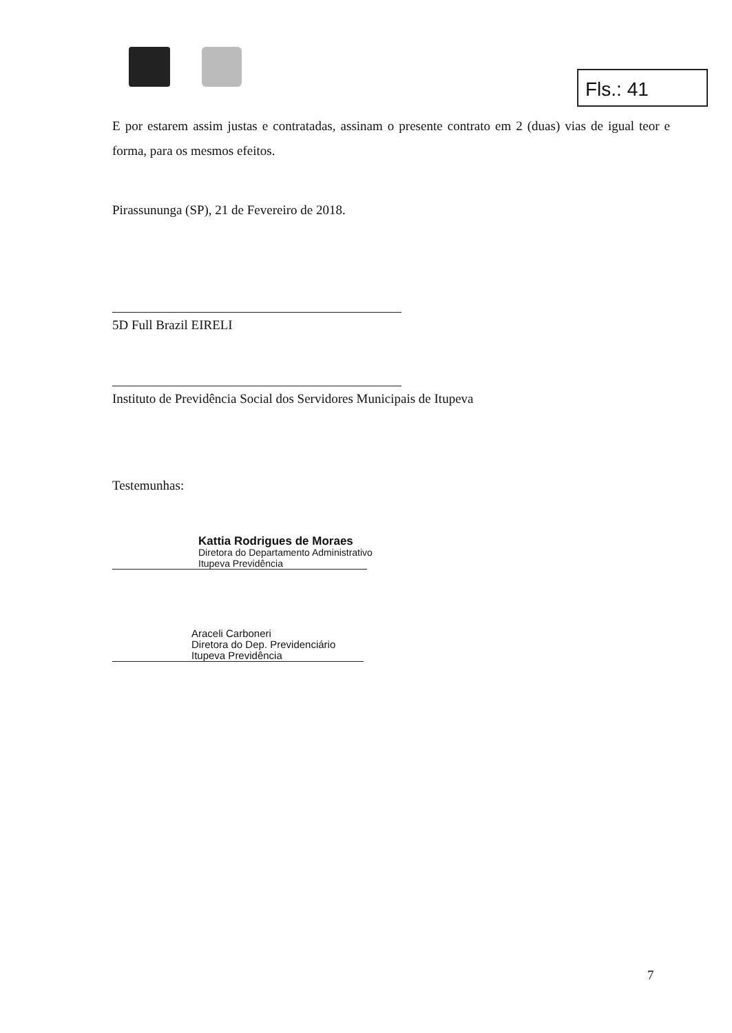Fls.: 41
E por estarem assim justas e contratadas, assinam o presente contrato em 2 (duas) vias de igual teor e forma, para os mesmos efeitos.
Pirassununga (SP), 21 de Fevereiro de 2018.
5D Full Brazil EIRELI
Instituto de Previdência Social dos Servidores Municipais de Itupeva
Testemunhas:
Kattia Rodrigues de Moraes
Diretora do Departamento Administrativo
Itupeva Previdência
Araceli Carboneri
Diretora do Dep. Previdenciário
Itupeva Previdência
7